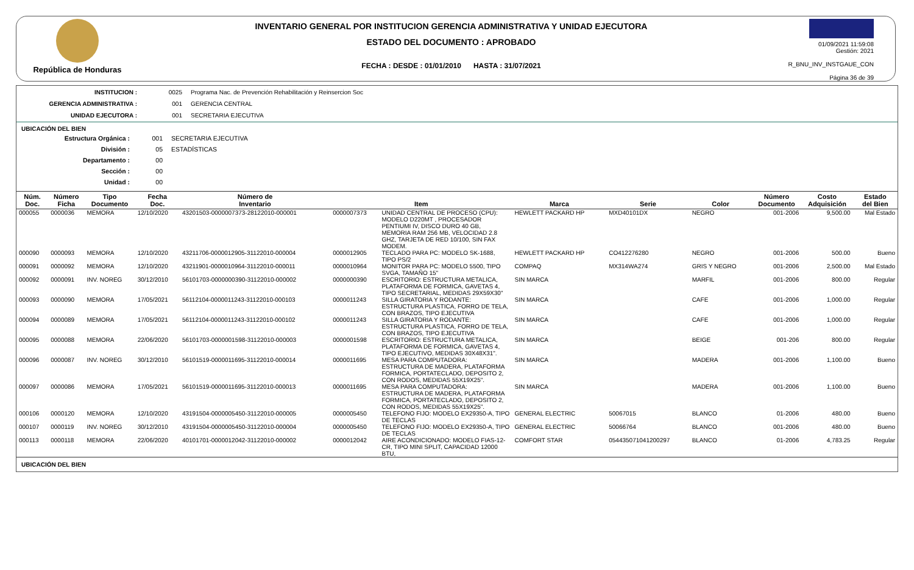República de Honduras INVENTARIO GENERAL POR INSTITUCION GERENCIA ADMINISTRATIVA Y UNIDAD EJECUTORA
ESTADO DEL DOCUMENTO : APROBADO
FECHA : DESDE : 01/01/2010 HASTA : 31/07/2021
01/09/2021 11:59:08
Gestión: 2021
R_BNU_INV_INSTGAUE_CON
Página 36 de 39
| INSTITUCION : | 0025 | Programa Nac. de Prevención Rehabilitación y Reinsercion Soc |
| GERENCIA ADMINISTRATIVA : | 001 | GERENCIA CENTRAL |
| UNIDAD EJECUTORA : | 001 | SECRETARIA EJECUTIVA |
UBICACIÓN DEL BIEN
| Estructura Orgánica : | 001 | SECRETARIA EJECUTIVA |
| División : | 05 | ESTADÍSTICAS |
| Departamento : | 00 | |
| Sección : | 00 | |
| Unidad : | 00 | |
| Núm. Doc. | Número Ficha | Tipo Documento | Fecha Doc. | Número de Inventario | Item | | Marca | Serie | Color | Número Documento | Costo Adquisición | Estado del Bien |
| --- | --- | --- | --- | --- | --- | --- | --- | --- | --- | --- | --- | --- |
| 000055 | 0000036 | MEMORA | 12/10/2020 | 43201503-0000007373-28122010-000001 | 0000007373 | UNIDAD CENTRAL DE PROCESO (CPU): MODELO D220MT , PROCESADOR PENTIUMI IV, DISCO DURO 40 GB, MEMORIA RAM 256 MB, VELOCIDAD 2.8 GHZ, TARJETA DE RED 10/100, SIN FAX MODEM. | HEWLETT PACKARD HP | MXD40101DX | NEGRO | 001-2006 | 9,500.00 | Mal Estado |
| 000090 | 0000093 | MEMORA | 12/10/2020 | 43211706-0000012905-31122010-000004 | 0000012905 | TECLADO PARA PC: MODELO SK-1688, TIPO PS/2 | HEWLETT PACKARD HP | CO412276280 | NEGRO | 001-2006 | 500.00 | Bueno |
| 000091 | 0000092 | MEMORA | 12/10/2020 | 43211901-0000010964-31122010-000011 | 0000010964 | MONITOR PARA PC: MODELO 5500, TIPO SVGA, TAMAÑO 15" | COMPAQ | MX314WA274 | GRIS Y NEGRO | 001-2006 | 2,500.00 | Mal Estado |
| 000092 | 0000091 | INV. NOREG | 30/12/2010 | 56101703-0000000390-31122010-000002 | 0000000390 | ESCRITORIO: ESTRUCTURA METALICA, PLATAFORMA DE FORMICA, GAVETAS 4, TIPO SECRETARIAL, MEDIDAS 29X59X30" | SIN MARCA | | MARFIL | 001-2006 | 800.00 | Regular |
| 000093 | 0000090 | MEMORA | 17/05/2021 | 56112104-0000011243-31122010-000103 | 0000011243 | SILLA GIRATORIA Y RODANTE: ESTRUCTURA PLASTICA, FORRO DE TELA, CON BRAZOS, TIPO EJECUTIVA | SIN MARCA | | CAFE | 001-2006 | 1,000.00 | Regular |
| 000094 | 0000089 | MEMORA | 17/05/2021 | 56112104-0000011243-31122010-000102 | 0000011243 | SILLA GIRATORIA Y RODANTE: ESTRUCTURA PLASTICA, FORRO DE TELA, CON BRAZOS, TIPO EJECUTIVA | SIN MARCA | | CAFE | 001-2006 | 1,000.00 | Regular |
| 000095 | 0000088 | MEMORA | 22/06/2020 | 56101703-0000001598-31122010-000003 | 0000001598 | ESCRITORIO: ESTRUCTURA METALICA, PLATAFORMA DE FORMICA, GAVETAS 4, TIPO EJECUTIVO, MEDIDAS 30X48X31". | SIN MARCA | | BEIGE | 001-206 | 800.00 | Regular |
| 000096 | 0000087 | INV. NOREG | 30/12/2010 | 56101519-0000011695-31122010-000014 | 0000011695 | MESA PARA COMPUTADORA: ESTRUCTURA DE MADERA, PLATAFORMA FORMICA, PORTATECLADO, DEPOSITO 2, CON RODOS, MEDIDAS 55X19X25". | SIN MARCA | | MADERA | 001-2006 | 1,100.00 | Bueno |
| 000097 | 0000086 | MEMORA | 17/05/2021 | 56101519-0000011695-31122010-000013 | 0000011695 | MESA PARA COMPUTADORA: ESTRUCTURA DE MADERA, PLATAFORMA FORMICA, PORTATECLADO, DEPOSITO 2, CON RODOS, MEDIDAS 55X19X25". | SIN MARCA | | MADERA | 001-2006 | 1,100.00 | Bueno |
| 000106 | 0000120 | MEMORA | 12/10/2020 | 43191504-0000005450-31122010-000005 | 0000005450 | TELEFONO FIJO: MODELO EX29350-A, TIPO DE TECLAS | GENERAL ELECTRIC | 50067015 | BLANCO | 01-2006 | 480.00 | Bueno |
| 000107 | 0000119 | INV. NOREG | 30/12/2010 | 43191504-0000005450-31122010-000004 | 0000005450 | TELEFONO FIJO: MODELO EX29350-A, TIPO DE TECLAS | GENERAL ELECTRIC | 50066764 | BLANCO | 001-2006 | 480.00 | Bueno |
| 000113 | 0000118 | MEMORA | 22/06/2020 | 40101701-0000012042-31122010-000002 | 0000012042 | AIRE ACONDICIONADO: MODELO FIAS-12-CR, TIPO MINI SPLIT, CAPACIDAD 12000 BTU, | COMFORT STAR | 054435071041200297 | BLANCO | 01-2006 | 4,783.25 | Regular |
UBICACIÓN DEL BIEN